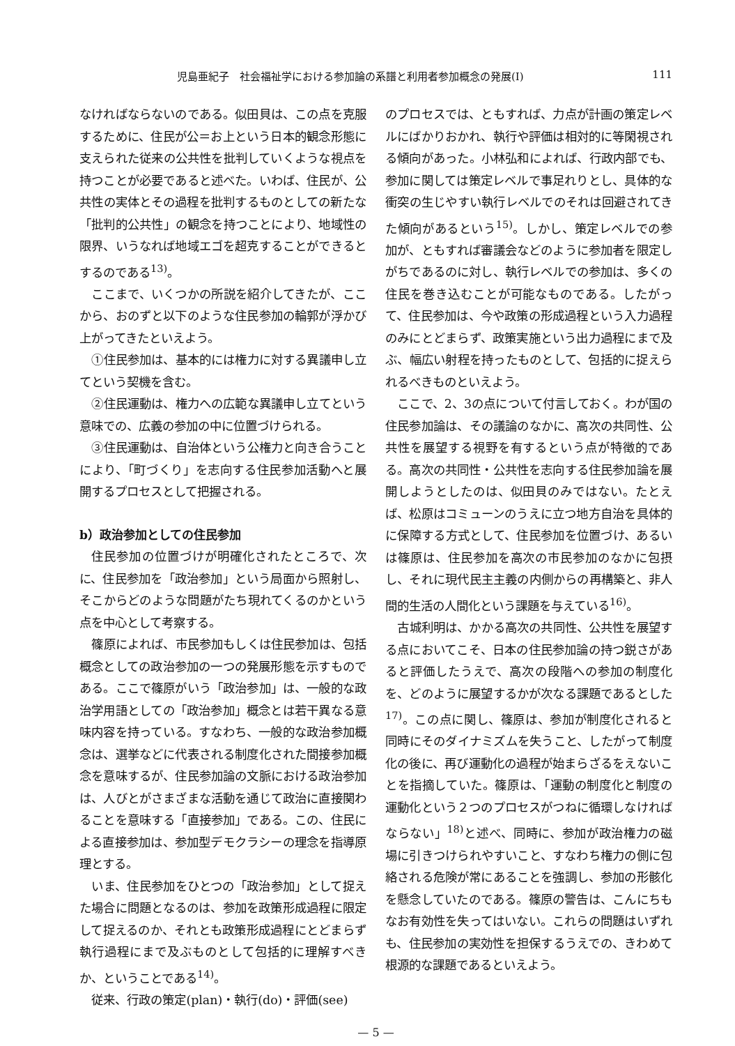児島亜紀子　社会福祉学における参加論の系譜と利用者参加概念の発展(Ⅰ) 111
なければならないのである。似田貝は、この点を克服するために、住民が公＝お上という日本的観念形態に支えられた従来の公共性を批判していくような視点を持つことが必要であると述べた。いわば、住民が、公共性の実体とその過程を批判するものとしての新たな「批判的公共性」の観念を持つことにより、地域性の限界、いうなれば地域エゴを超克することができるとするのである<sup>13)</sup>。
ここまで、いくつかの所説を紹介してきたが、ここから、おのずと以下のような住民参加の輪郭が浮かび上がってきたといえよう。
①住民参加は、基本的には権力に対する異議申し立てという契機を含む。
②住民運動は、権力への広範な異議申し立てという意味での、広義の参加の中に位置づけられる。
③住民運動は、自治体という公権力と向き合うことにより、「町づくり」を志向する住民参加活動へと展開するプロセスとして把握される。
b）政治参加としての住民参加
住民参加の位置づけが明確化されたところで、次に、住民参加を「政治参加」という局面から照射し、そこからどのような問題がたち現れてくるのかという点を中心として考察する。
篠原によれば、市民参加もしくは住民参加は、包括概念としての政治参加の一つの発展形態を示すものである。ここで篠原がいう「政治参加」は、一般的な政治学用語としての「政治参加」概念とは若干異なる意味内容を持っている。すなわち、一般的な政治参加概念は、選挙などに代表される制度化された間接参加概念を意味するが、住民参加論の文脈における政治参加は、人びとがさまざまな活動を通じて政治に直接関わることを意味する「直接参加」である。この、住民による直接参加は、参加型デモクラシーの理念を指導原理とする。
いま、住民参加をひとつの「政治参加」として捉えた場合に問題となるのは、参加を政策形成過程に限定して捉えるのか、それとも政策形成過程にとどまらず執行過程にまで及ぶものとして包括的に理解すべきか、ということである<sup>14)</sup>。
従来、行政の策定(plan)・執行(do)・評価(see)
のプロセスでは、ともすれば、力点が計画の策定レベルにばかりおかれ、執行や評価は相対的に等閑視される傾向があった。小林弘和によれば、行政内部でも、参加に関しては策定レベルで事足れりとし、具体的な衝突の生じやすい執行レベルでのそれは回避されてきた傾向があるという<sup>15)</sup>。しかし、策定レベルでの参加が、ともすれば審議会などのように参加者を限定しがちであるのに対し、執行レベルでの参加は、多くの住民を巻き込むことが可能なものである。したがって、住民参加は、今や政策の形成過程という入力過程のみにとどまらず、政策実施という出力過程にまで及ぶ、幅広い射程を持ったものとして、包括的に捉えられるべきものといえよう。
ここで、2、3の点について付言しておく。わが国の住民参加論は、その議論のなかに、高次の共同性、公共性を展望する視野を有するという点が特徴的である。高次の共同性・公共性を志向する住民参加論を展開しようとしたのは、似田貝のみではない。たとえば、松原はコミューンのうえに立つ地方自治を具体的に保障する方式として、住民参加を位置づけ、あるいは篠原は、住民参加を高次の市民参加のなかに包摂し、それに現代民主主義の内側からの再構築と、非人間的生活の人間化という課題を与えている<sup>16)</sup>。
古城利明は、かかる高次の共同性、公共性を展望する点においてこそ、日本の住民参加論の持つ鋭さがあると評価したうえで、高次の段階への参加の制度化を、どのように展望するかが次なる課題であるとした<sup>17)</sup>。この点に関し、篠原は、参加が制度化されると同時にそのダイナミズムを失うこと、したがって制度化の後に、再び運動化の過程が始まらざるをえないことを指摘していた。篠原は、「運動の制度化と制度の運動化という２つのプロセスがつねに循環しなければならない」<sup>18)</sup>と述べ、同時に、参加が政治権力の磁場に引きつけられやすいこと、すなわち権力の側に包絡される危険が常にあることを強調し、参加の形骸化を懸念していたのである。篠原の警告は、こんにちもなお有効性を失ってはいない。これらの問題はいずれも、住民参加の実効性を担保するうえでの、きわめて根源的な課題であるといえよう。
— 5 —